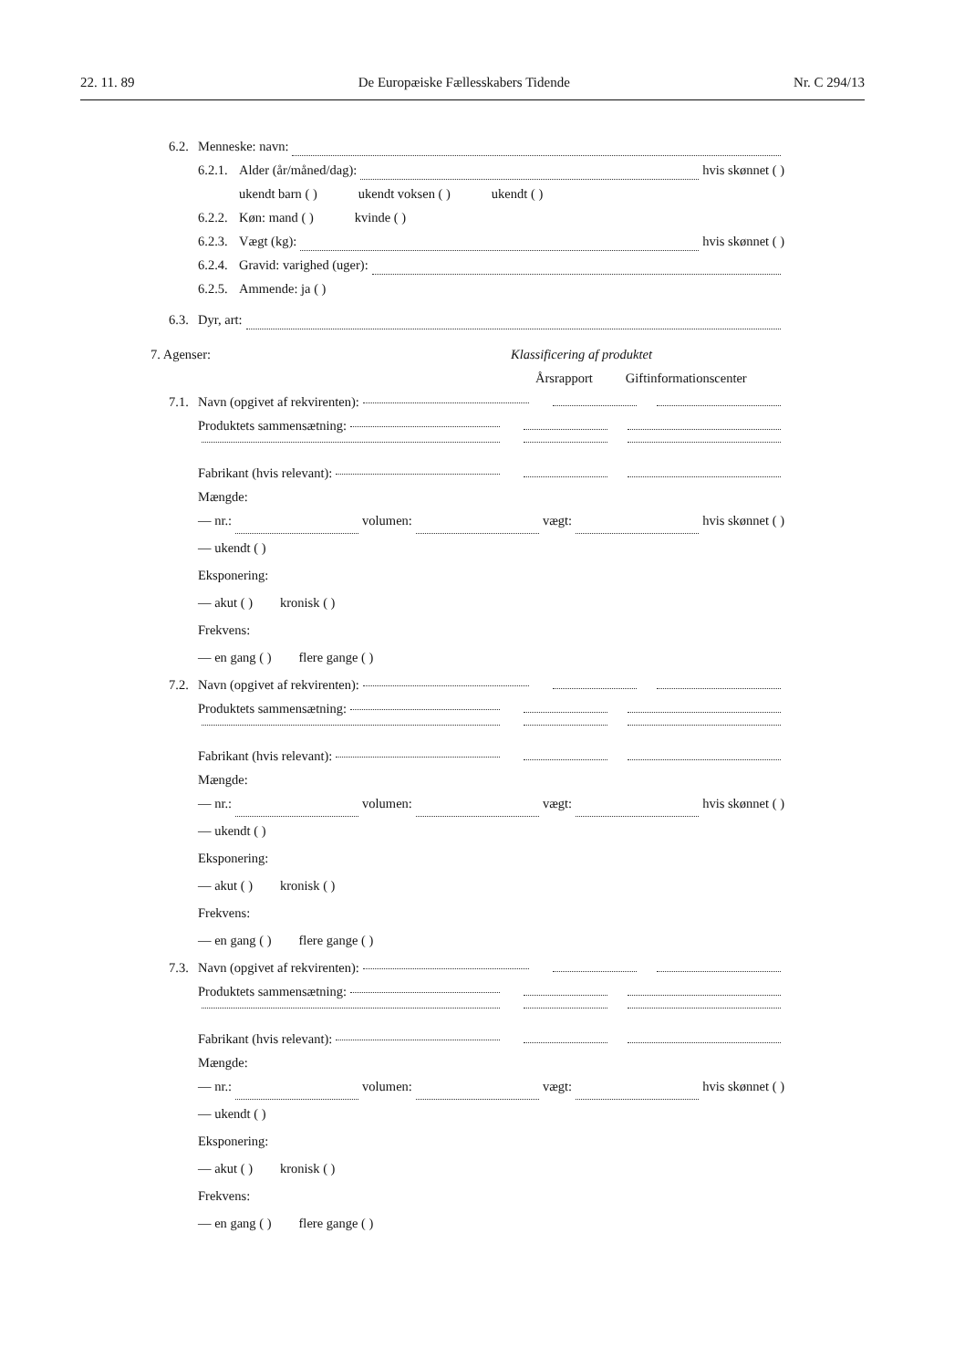22. 11. 89 De Europæiske Fællesskabers Tidende Nr. C 294/13
6.2. Menneske: navn:
6.2.1. Alder (år/måned/dag): hvis skønnet ( )
ukendt barn ( ) ukendt voksen ( ) ukendt ( )
6.2.2. Køn: mand ( ) kvinde ( )
6.2.3. Vægt (kg): hvis skønnet ( )
6.2.4. Gravid: varighed (uger):
6.2.5. Ammende: ja ( )
6.3. Dyr, art:
7. Agenser: Klassificering af produktet
Årsrapport Giftinformationscenter
7.1. Navn (opgivet af rekvirenten):
Produktets sammensætning:
Fabrikant (hvis relevant):
Mængde:
— nr.: volumen: vægt: hvis skønnet ( )
— ukendt ( )
Eksponering:
— akut ( ) kronisk ( )
Frekvens:
— en gang ( ) flere gange ( )
7.2. Navn (opgivet af rekvirenten):
Produktets sammensætning:
Fabrikant (hvis relevant):
Mængde:
— nr.: volumen: vægt: hvis skønnet ( )
— ukendt ( )
Eksponering:
— akut ( ) kronisk ( )
Frekvens:
— en gang ( ) flere gange ( )
7.3. Navn (opgivet af rekvirenten):
Produktets sammensætning:
Fabrikant (hvis relevant):
Mængde:
— nr.: volumen: vægt: hvis skønnet ( )
— ukendt ( )
Eksponering:
— akut ( ) kronisk ( )
Frekvens:
— en gang ( ) flere gange ( )